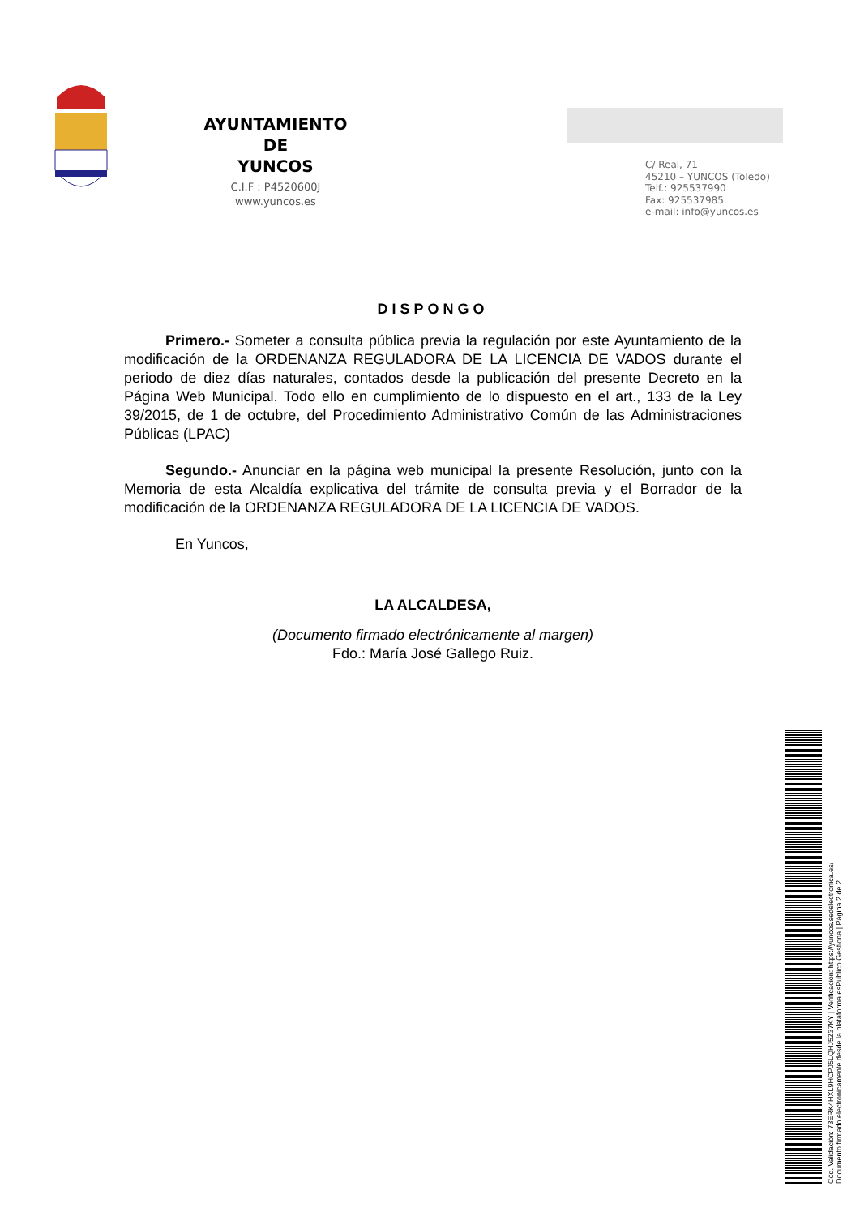AYUNTAMIENTO
DE
YUNCOS
C.I.F : P4520600J
www.yuncos.es
C/ Real, 71
45210 – YUNCOS (Toledo)
Telf.: 925537990
Fax: 925537985
e-mail: info@yuncos.es
DISPONGO
Primero.- Someter a consulta pública previa la regulación por este Ayuntamiento de la modificación de la ORDENANZA REGULADORA DE LA LICENCIA DE VADOS durante el periodo de diez días naturales, contados desde la publicación del presente Decreto en la Página Web Municipal. Todo ello en cumplimiento de lo dispuesto en el art., 133 de la Ley 39/2015, de 1 de octubre, del Procedimiento Administrativo Común de las Administraciones Públicas (LPAC)
Segundo.- Anunciar en la página web municipal la presente Resolución, junto con la Memoria de esta Alcaldía explicativa del trámite de consulta previa y el Borrador de la modificación de la ORDENANZA REGULADORA DE LA LICENCIA DE VADOS.
En Yuncos,
LA ALCALDESA,
(Documento firmado electrónicamente al margen)
Fdo.: María José Gallego Ruiz.
Cód. Validación: 73ERK4HXL9HCPJ5LQHJ5Z37KY | Verificación: https://yuncos.sedelectronica.es/
Documento firmado electrónicamente desde la plataforma esPublico Gestiona | Página 2 de 2